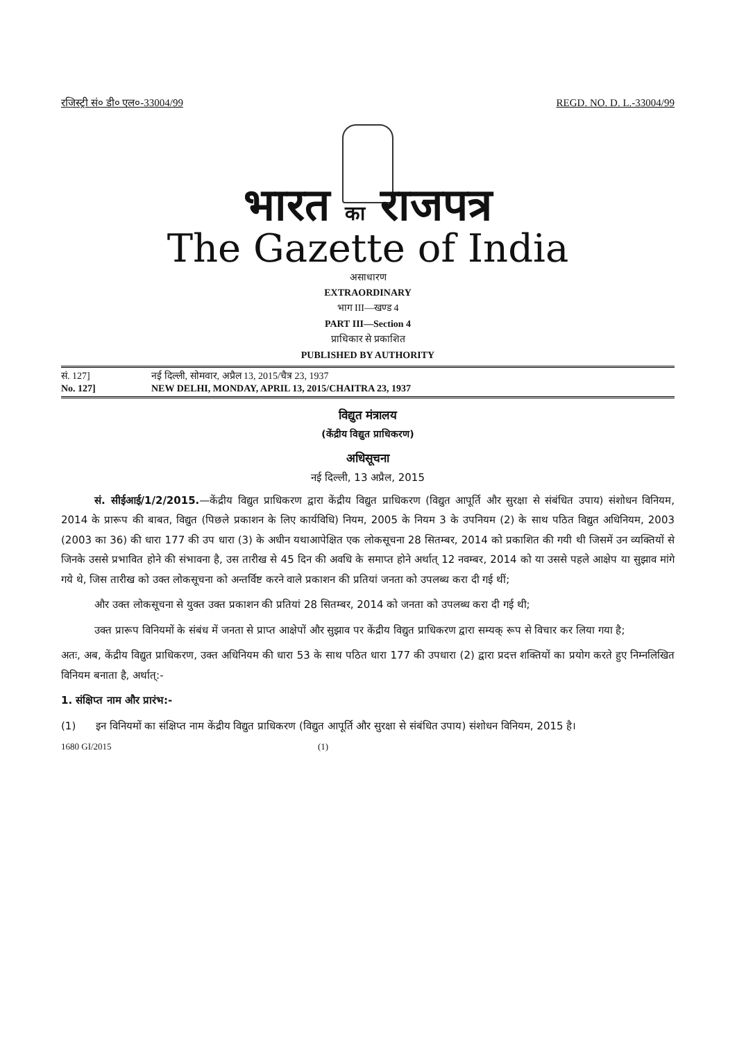रजिस्ट्री सं० डी० एल०-33004/99 REGD. NO. D. L.-33004/99
भारत का राजपत्र
The Gazette of India
असाधारण
EXTRAORDINARY
भाग III—खण्ड 4
PART III—Section 4
प्राधिकार से प्रकाशित
PUBLISHED BY AUTHORITY
सं. 127] नई दिल्ली, सोमवार, अप्रैल 13, 2015/चैत्र 23, 1937
No. 127] NEW DELHI, MONDAY, APRIL 13, 2015/CHAITRA 23, 1937
विद्युत मंत्रालय
(केंद्रीय विद्युत प्राधिकरण)
अधिसूचना
नई दिल्ली, 13 अप्रैल, 2015
सं. सीईआई/1/2/2015.—केंद्रीय विद्युत प्राधिकरण द्वारा केंद्रीय विद्युत प्राधिकरण (विद्युत आपूर्ति और सुरक्षा से संबंधित उपाय) संशोधन विनियम, 2014 के प्रारूप की बाबत, विद्युत (पिछले प्रकाशन के लिए कार्यविधि) नियम, 2005 के नियम 3 के उपनियम (2) के साथ पठित विद्युत अधिनियम, 2003 (2003 का 36) की धारा 177 की उप धारा (3) के अधीन यथाआपेक्षित एक लोकसूचना 28 सितम्बर, 2014 को प्रकाशित की गयी थी जिसमें उन व्यक्तियों से जिनके उससे प्रभावित होने की संभावना है, उस तारीख से 45 दिन की अवधि के समाप्त होने अर्थात् 12 नवम्बर, 2014 को या उससे पहले आक्षेप या सुझाव मांगे गये थे, जिस तारीख को उक्त लोकसूचना को अन्तर्विष्ट करने वाले प्रकाशन की प्रतियां जनता को उपलब्ध करा दी गई थीं;
और उक्त लोकसूचना से युक्त उक्त प्रकाशन की प्रतियां 28 सितम्बर, 2014 को जनता को उपलब्ध करा दी गई थी;
उक्त प्रारूप विनियमों के संबंध में जनता से प्राप्त आक्षेपों और सुझाव पर केंद्रीय विद्युत प्राधिकरण द्वारा सम्यक् रूप से विचार कर लिया गया है;
अतः, अब, केंद्रीय विद्युत प्राधिकरण, उक्त अधिनियम की धारा 53 के साथ पठित धारा 177 की उपधारा (2) द्वारा प्रदत्त शक्तियों का प्रयोग करते हुए निम्नलिखित विनियम बनाता है, अर्थात्:-
1. संक्षिप्त नाम और प्रारंभ:-
(1) इन विनियमों का संक्षिप्त नाम केंद्रीय विद्युत प्राधिकरण (विद्युत आपूर्ति और सुरक्षा से संबंधित उपाय) संशोधन विनियम, 2015 है।
1680 GI/2015 (1)